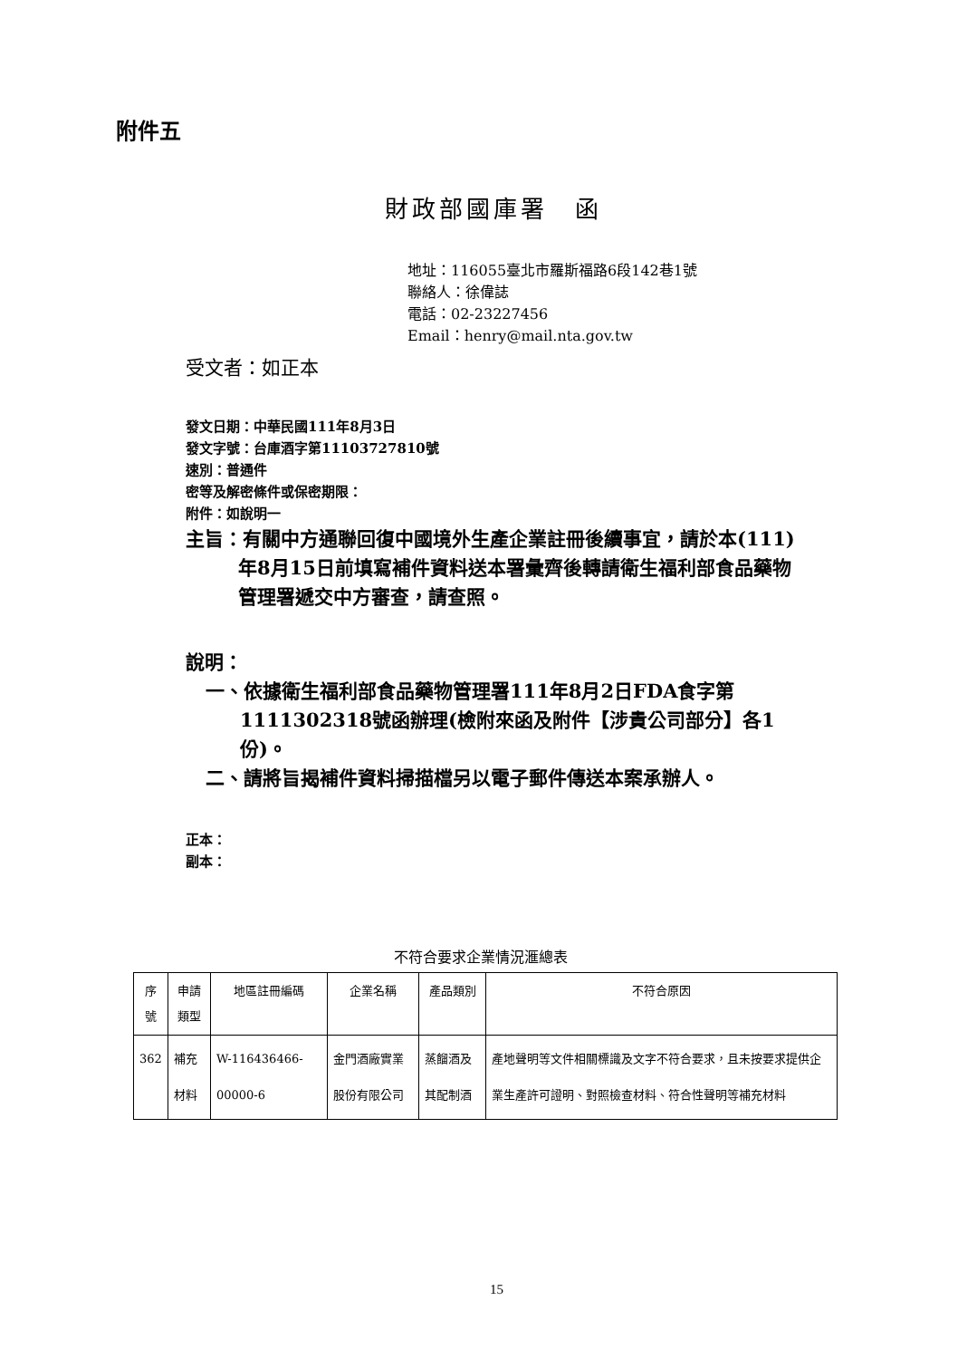附件五
財政部國庫署　函
地址：116055臺北市羅斯福路6段142巷1號
聯絡人：徐偉誌
電話：02-23227456
Email：henry@mail.nta.gov.tw
受文者：如正本
發文日期：中華民國111年8月3日
發文字號：台庫酒字第11103727810號
速別：普通件
密等及解密條件或保密期限：
附件：如說明一
主旨：有關中方通聯回復中國境外生產企業註冊後續事宜，請於本(111)年8月15日前填寫補件資料送本署彙齊後轉請衛生福利部食品藥物管理署遞交中方審查，請查照。
說明：
一、依據衛生福利部食品藥物管理署111年8月2日FDA食字第1111302318號函辦理(檢附來函及附件【涉貴公司部分】各1份)。
二、請將旨揭補件資料掃描檔另以電子郵件傳送本案承辦人。
正本：
副本：
不符合要求企業情況滙總表
| 序號 | 申請類型 | 地區註冊編碼 | 企業名稱 | 產品類別 | 不符合原因 |
| --- | --- | --- | --- | --- | --- |
| 362 | 補充材料 | W-116436466-00000-6 | 金門酒廠實業股份有限公司 | 蒸餾酒及其配制酒 | 產地聲明等文件相關標識及文字不符合要求，且未按要求提供企業生產許可證明、對照檢查材料、符合性聲明等補充材料 |
15